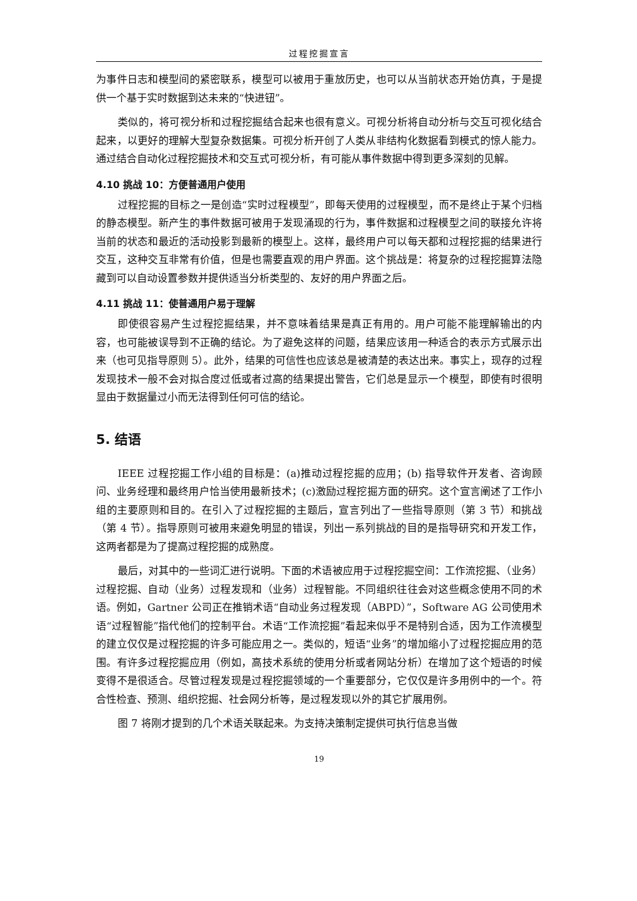过程挖掘宣言
为事件日志和模型间的紧密联系，模型可以被用于重放历史，也可以从当前状态开始仿真，于是提供一个基于实时数据到达未来的“快进钮”。
类似的，将可视分析和过程挖掘结合起来也很有意义。可视分析将自动分析与交互可视化结合起来，以更好的理解大型复杂数据集。可视分析开创了人类从非结构化数据看到模式的惊人能力。通过结合自动化过程挖掘技术和交互式可视分析，有可能从事件数据中得到更多深刻的见解。
4.10 挑战 10：方便普通用户使用
过程挖掘的目标之一是创造“实时过程模型”，即每天使用的过程模型，而不是终止于某个归档的静态模型。新产生的事件数据可被用于发现涌现的行为，事件数据和过程模型之间的联接允许将当前的状态和最近的活动投影到最新的模型上。这样，最终用户可以每天都和过程挖掘的结果进行交互，这种交互非常有价值，但是也需要直观的用户界面。这个挑战是：将复杂的过程挖掘算法隐藏到可以自动设置参数并提供适当分析类型的、友好的用户界面之后。
4.11 挑战 11：使普通用户易于理解
即使很容易产生过程挖掘结果，并不意味着结果是真正有用的。用户可能不能理解输出的内容，也可能被误导到不正确的结论。为了避免这样的问题，结果应该用一种适合的表示方式展示出来（也可见指导原则 5）。此外，结果的可信性也应该总是被清楚的表达出来。事实上，现存的过程发现技术一般不会对拟合度过低或者过高的结果提出警告，它们总是显示一个模型，即使有时很明显由于数据量过小而无法得到任何可信的结论。
5. 结语
IEEE 过程挖掘工作小组的目标是：(a)推动过程挖掘的应用；(b) 指导软件开发者、咨询顾问、业务经理和最终用户恰当使用最新技术；(c)激励过程挖掘方面的研究。这个宣言阐述了工作小组的主要原则和目的。在引入了过程挖掘的主题后，宣言列出了一些指导原则（第 3 节）和挑战（第 4 节）。指导原则可被用来避免明显的错误，列出一系列挑战的目的是指导研究和开发工作，这两者都是为了提高过程挖掘的成熟度。
最后，对其中的一些词汇进行说明。下面的术语被应用于过程挖掘空间：工作流挖掘、（业务）过程挖掘、自动（业务）过程发现和（业务）过程智能。不同组织往往会对这些概念使用不同的术语。例如，Gartner 公司正在推销术语“自动业务过程发现（ABPD）”，Software AG 公司使用术语“过程智能”指代他们的控制平台。术语“工作流挖掘”看起来似乎不是特别合适，因为工作流模型的建立仅仅是过程挖掘的许多可能应用之一。类似的，短语“业务”的增加缩小了过程挖掘应用的范围。有许多过程挖掘应用（例如，高技术系统的使用分析或者网站分析）在增加了这个短语的时候变得不是很适合。尽管过程发现是过程挖掘领域的一个重要部分，它仅仅是许多用例中的一个。符合性检查、预测、组织挖掘、社会网分析等，是过程发现以外的其它扩展用例。
图 7 将刚才提到的几个术语关联起来。为支持决策制定提供可执行信息当做
19